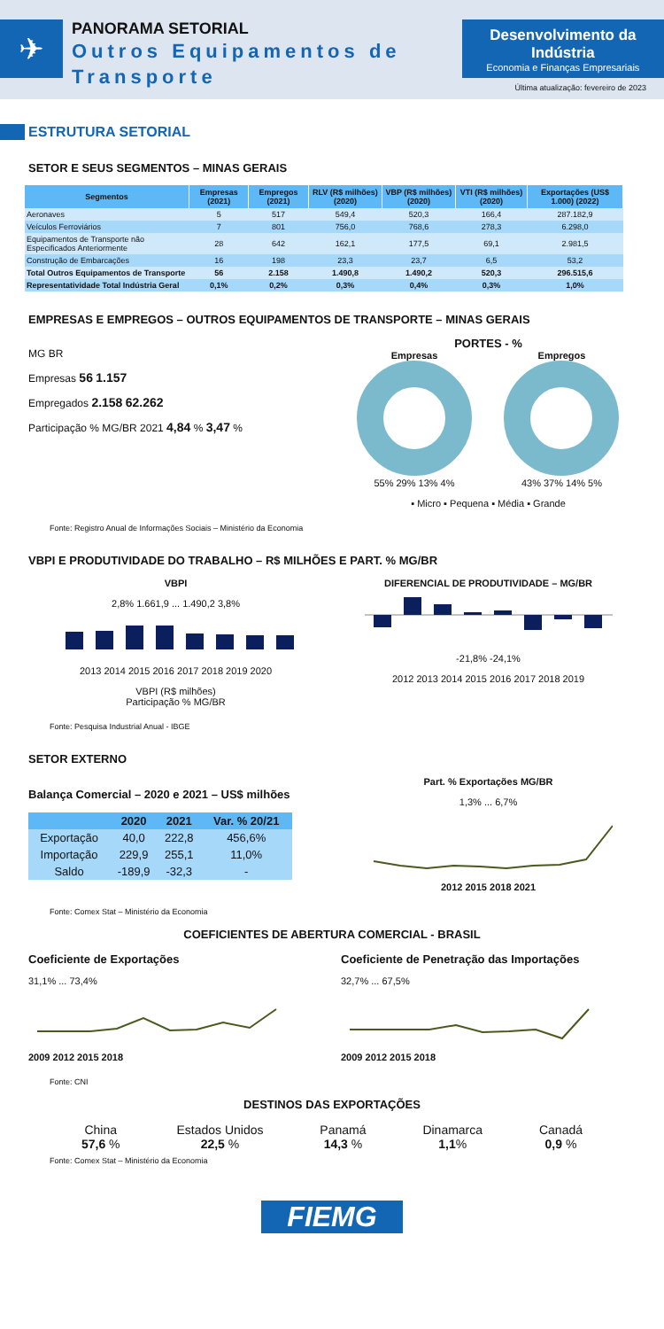✈
PANORAMA SETORIAL
Outros Equipamentos de Transporte
Desenvolvimento da Indústria
Economia e Finanças Empresariais
Última atualização: fevereiro de 2023
ESTRUTURA SETORIAL
SETOR E SEUS SEGMENTOS – MINAS GERAIS
| Segmentos | Empresas (2021) | Empregos (2021) | RLV (R$ milhões) (2020) | VBP (R$ milhões) (2020) | VTI (R$ milhões) (2020) | Exportações (US$ 1.000) (2022) |
| --- | --- | --- | --- | --- | --- | --- |
| Aeronaves | 5 | 517 | 549,4 | 520,3 | 166,4 | 287.182,9 |
| Veículos Ferroviários | 7 | 801 | 756,0 | 768,6 | 278,3 | 6.298,0 |
| Equipamentos de Transporte não Especificados Anteriormente | 28 | 642 | 162,1 | 177,5 | 69,1 | 2.981,5 |
| Construção de Embarcações | 16 | 198 | 23,3 | 23,7 | 6,5 | 53,2 |
| Total Outros Equipamentos de Transporte | 56 | 2.158 | 1.490,8 | 1.490,2 | 520,3 | 296.515,6 |
| Representatividade Total Indústria Geral | 0,1% | 0,2% | 0,3% | 0,4% | 0,3% | 1,0% |
EMPRESAS E EMPREGOS – OUTROS EQUIPAMENTOS DE TRANSPORTE – MINAS GERAIS
MG BR
Empresas 56 1.157
Empregados 2.158 62.262
Participação % MG/BR 2021 4,84 % 3,47 %
PORTES - %
Empresas
55% 29% 13% 4%
Empregos
43% 37% 14% 5%
▪ Micro ▪ Pequena ▪ Média ▪ Grande
Fonte: Registro Anual de Informações Sociais – Ministério da Economia
VBPI E PRODUTIVIDADE DO TRABALHO – R$ MILHÕES E PART. % MG/BR
VBPI
2,8% 1.661,9 ... 1.490,2 3,8%
2013 2014 2015 2016 2017 2018 2019 2020
VBPI (R$ milhões)
Participação % MG/BR
DIFERENCIAL DE PRODUTIVIDADE – MG/BR
-21,8% -24,1%
2012 2013 2014 2015 2016 2017 2018 2019
Fonte: Pesquisa Industrial Anual - IBGE
SETOR EXTERNO
Balança Comercial – 2020 e 2021 – US$ milhões
| | 2020 | 2021 | Var. % 20/21 |
| --- | --- | --- | --- |
| Exportação | 40,0 | 222,8 | 456,6% |
| Importação | 229,9 | 255,1 | 11,0% |
| Saldo | -189,9 | -32,3 | - |
Part. % Exportações MG/BR
1,3% ... 6,7%
2012 2015 2018 2021
Fonte: Comex Stat – Ministério da Economia
COEFICIENTES DE ABERTURA COMERCIAL - BRASIL
Coeficiente de Exportações
31,1% ... 73,4%
2009 2012 2015 2018
Coeficiente de Penetração das Importações
32,7% ... 67,5%
2009 2012 2015 2018
Fonte: CNI
DESTINOS DAS EXPORTAÇÕES
China
57,6 %
Estados Unidos
22,5 %
Panamá
14,3 %
Dinamarca
1,1%
Canadá
0,9 %
Fonte: Comex Stat – Ministério da Economia
FIEMG